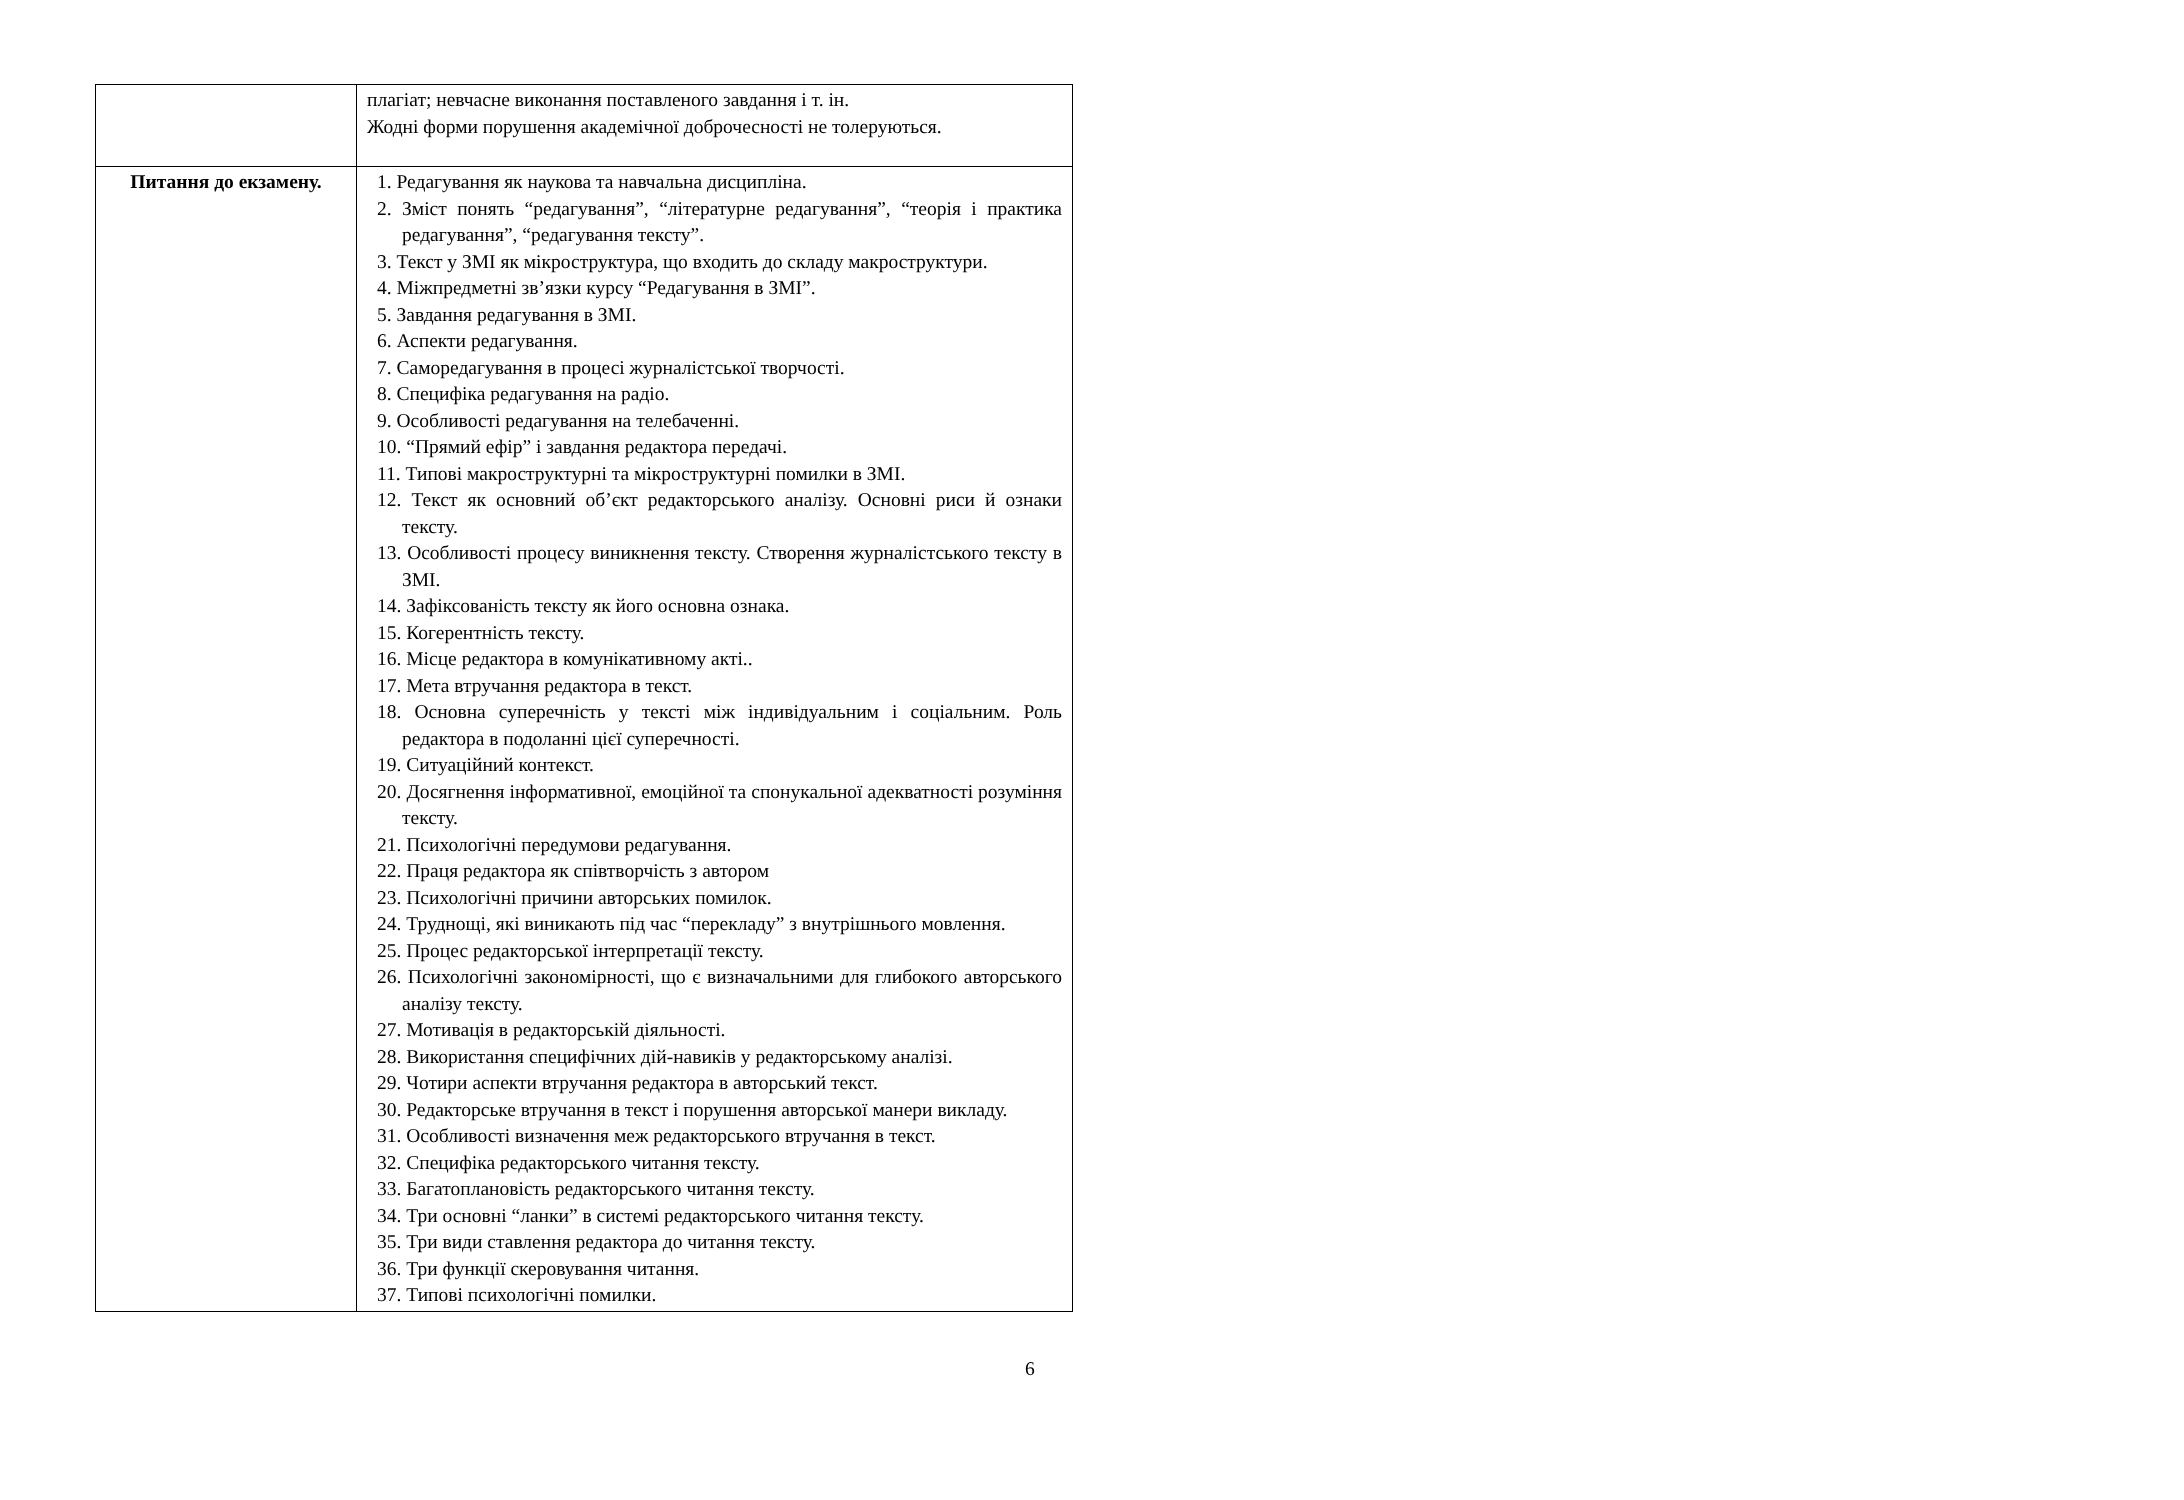| | плагіат; невчасне виконання поставленого завдання і т. ін. Жодні форми порушення академічної доброчесності не толеруються. |
| Питання до екзамену. | 1. Редагування як наукова та навчальна дисципліна. 2. Зміст понять “редагування”, “літературне редагування”, “теорія і практика редагування”, “редагування тексту”. 3. Текст у ЗМІ як мікроструктура, що входить до складу макроструктури. 4. Міжпредметні зв’язки курсу “Редагування в ЗМІ”. 5. Завдання редагування в ЗМІ. 6. Аспекти редагування. 7. Саморедагування в процесі журналістської творчості. 8. Специфіка редагування на радіо. 9. Особливості редагування на телебаченні. 10. “Прямий ефір” і завдання редактора передачі. 11. Типові макроструктурні та мікроструктурні помилки в ЗМІ. 12. Текст як основний об’єкт редакторського аналізу. Основні риси й ознаки тексту. 13. Особливості процесу виникнення тексту. Створення журналістського тексту в ЗМІ. 14. Зафіксованість тексту як його основна ознака. 15. Когерентність тексту. 16. Місце редактора в комунікативному акті.. 17. Мета втручання редактора в текст. 18. Основна суперечність у тексті між індивідуальним і соціальним. Роль редактора в подоланні цієї суперечності. 19. Ситуаційний контекст. 20. Досягнення інформативної, емоційної та спонукальної адекватності розуміння тексту. 21. Психологічні передумови редагування. 22. Праця редактора як співтворчість з автором 23. Психологічні причини авторських помилок. 24. Труднощі, які виникають під час “перекладу” з внутрішнього мовлення. 25. Процес редакторської інтерпретації тексту. 26. Психологічні закономірності, що є визначальними для глибокого авторського аналізу тексту. 27. Мотивація в редакторській діяльності. 28. Використання специфічних дій-навиків у редакторському аналізі. 29. Чотири аспекти втручання редактора в авторський текст. 30. Редакторське втручання в текст і порушення авторської манери викладу. 31. Особливості визначення меж редакторського втручання в текст. 32. Специфіка редакторського читання тексту. 33. Багатоплановість редакторського читання тексту. 34. Три основні “ланки” в системі редакторського читання тексту. 35. Три види ставлення редактора до читання тексту. 36. Три функції скеровування читання. 37. Типові психологічні помилки. |
6